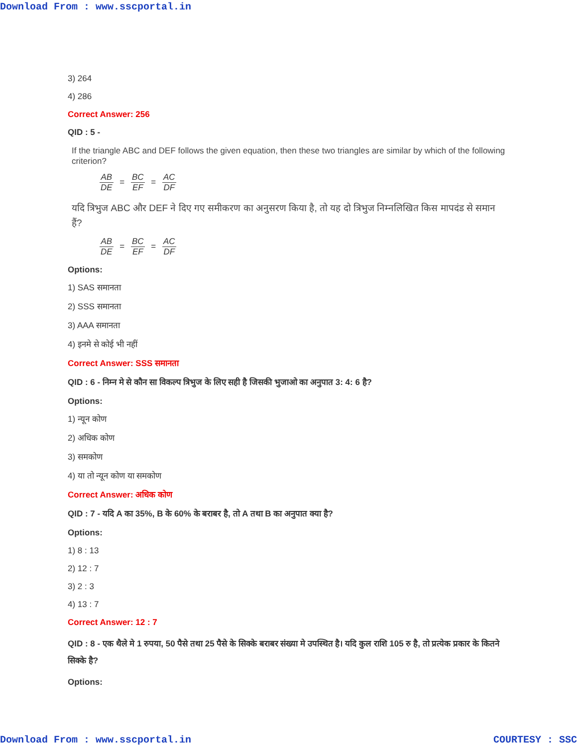Download From : www.sscportal.in
3) 264
4) 286
Correct Answer: 256
QID : 5 -
If the triangle ABC and DEF follows the given equation, then these two triangles are similar by which of the following criterion?
AB DE = BC EF = AC DF
यदि त्रिभुज ABC और DEF ने दिए गए समीकरण का अनुसरण किया है, तो यह दो त्रिभुज निम्नलिखित किस मापदंड से समान हैं?
AB DE = BC EF = AC DF
Options:
1) SAS समानता
2) SSS समानता
3) AAA समानता
4) इनमे से कोई भी नहीं
Correct Answer: SSS समानता
QID : 6 - निम्न मे से कौन सा विकल्प त्रिभुज के लिए सही है जिसकी भुजाओ का अनुपात 3: 4: 6 है?
Options:
1) न्यून कोण
2) अधिक कोण
3) समकोण
4) या तो न्यून कोण या समकोण
Correct Answer: अधिक कोण
QID : 7 - यदि A का 35%, B के 60% के बराबर है, तो A तथा B का अनुपात क्या है?
Options:
1) 8 : 13
2) 12 : 7
3) 2 : 3
4) 13 : 7
Correct Answer: 12 : 7
QID : 8 - एक थैले मे 1 रुपया, 50 पैसे तथा 25 पैसे के सिक्के बराबर संख्या मे उपस्थित है। यदि कुल राशि 105 रु है, तो प्रत्येक प्रकार के कितने सिक्के है?
Options:
Download From : www.sscportal.in COURTESY : SSC